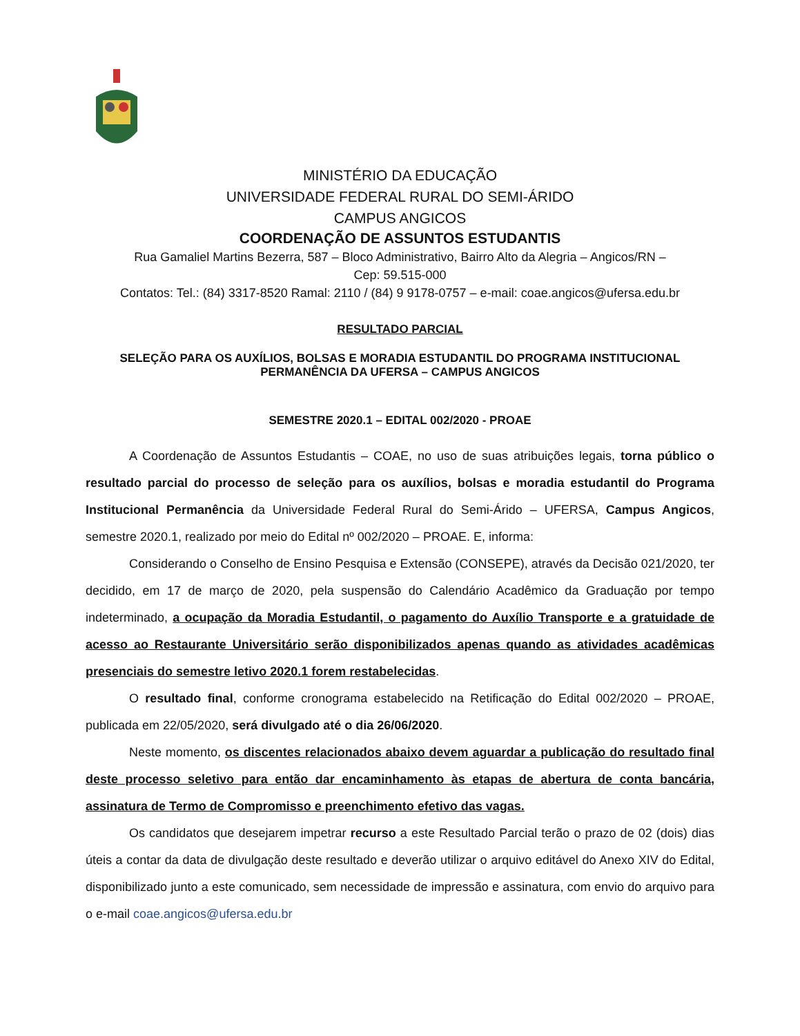MINISTÉRIO DA EDUCAÇÃO
UNIVERSIDADE FEDERAL RURAL DO SEMI-ÁRIDO
CAMPUS ANGICOS
COORDENAÇÃO DE ASSUNTOS ESTUDANTIS
Rua Gamaliel Martins Bezerra, 587 – Bloco Administrativo, Bairro Alto da Alegria – Angicos/RN –
Cep: 59.515-000
Contatos: Tel.: (84) 3317-8520 Ramal: 2110 / (84) 9 9178-0757 – e-mail: coae.angicos@ufersa.edu.br
RESULTADO PARCIAL
SELEÇÃO PARA OS AUXÍLIOS, BOLSAS E MORADIA ESTUDANTIL DO PROGRAMA INSTITUCIONAL
PERMANÊNCIA DA UFERSA – CAMPUS ANGICOS
SEMESTRE 2020.1 – EDITAL 002/2020 - PROAE
A Coordenação de Assuntos Estudantis – COAE, no uso de suas atribuições legais, torna público o resultado parcial do processo de seleção para os auxílios, bolsas e moradia estudantil do Programa Institucional Permanência da Universidade Federal Rural do Semi-Árido – UFERSA, Campus Angicos, semestre 2020.1, realizado por meio do Edital nº 002/2020 – PROAE. E, informa:
Considerando o Conselho de Ensino Pesquisa e Extensão (CONSEPE), através da Decisão 021/2020, ter decidido, em 17 de março de 2020, pela suspensão do Calendário Acadêmico da Graduação por tempo indeterminado, a ocupação da Moradia Estudantil, o pagamento do Auxílio Transporte e a gratuidade de acesso ao Restaurante Universitário serão disponibilizados apenas quando as atividades acadêmicas presenciais do semestre letivo 2020.1 forem restabelecidas.
O resultado final, conforme cronograma estabelecido na Retificação do Edital 002/2020 – PROAE, publicada em 22/05/2020, será divulgado até o dia 26/06/2020.
Neste momento, os discentes relacionados abaixo devem aguardar a publicação do resultado final deste processo seletivo para então dar encaminhamento às etapas de abertura de conta bancária, assinatura de Termo de Compromisso e preenchimento efetivo das vagas.
Os candidatos que desejarem impetrar recurso a este Resultado Parcial terão o prazo de 02 (dois) dias úteis a contar da data de divulgação deste resultado e deverão utilizar o arquivo editável do Anexo XIV do Edital, disponibilizado junto a este comunicado, sem necessidade de impressão e assinatura, com envio do arquivo para o e-mail coae.angicos@ufersa.edu.br